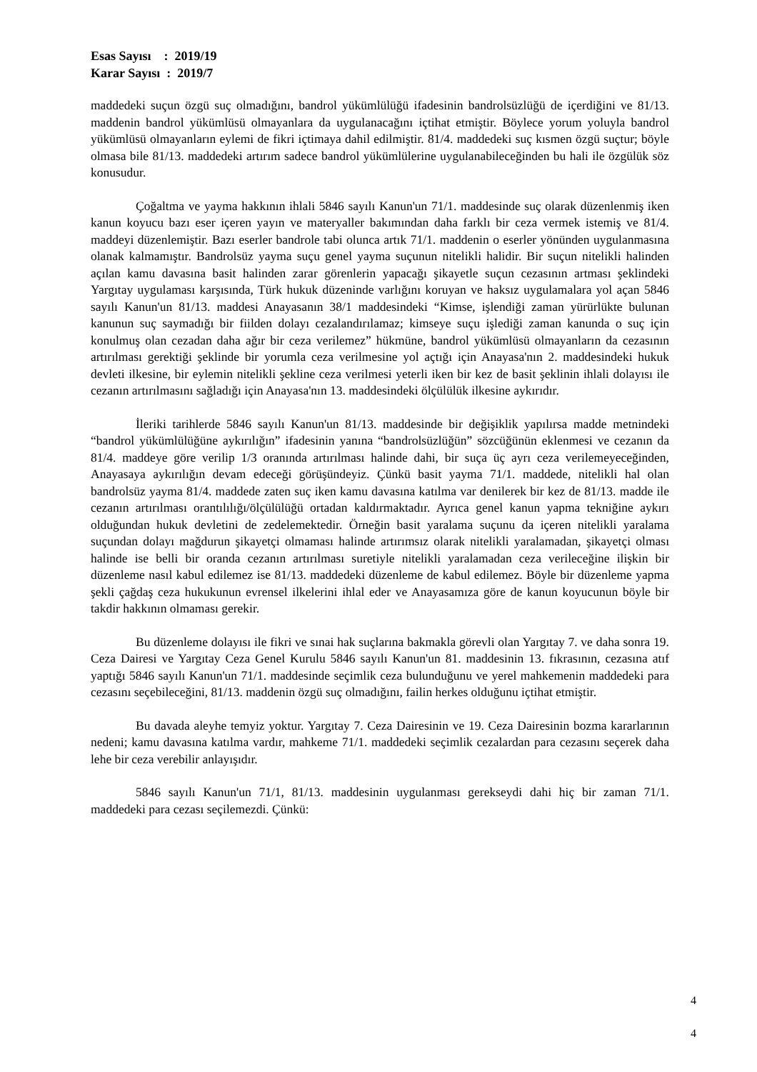Esas Sayısı : 2019/19
Karar Sayısı : 2019/7
maddedeki suçun özgü suç olmadığını, bandrol yükümlülüğü ifadesinin bandrolsüzlüğü de içerdiğini ve 81/13. maddenin bandrol yükümlüsü olmayanlara da uygulanacağını içtihat etmiştir. Böylece yorum yoluyla bandrol yükümlüsü olmayanların eylemi de fikri içtimaya dahil edilmiştir. 81/4. maddedeki suç kısmen özgü suçtur; böyle olmasa bile 81/13. maddedeki artırım sadece bandrol yükümlülerine uygulanabileceğinden bu hali ile özgülük söz konusudur.
Çoğaltma ve yayma hakkının ihlali 5846 sayılı Kanun'un 71/1. maddesinde suç olarak düzenlenmiş iken kanun koyucu bazı eser içeren yayın ve materyaller bakımından daha farklı bir ceza vermek istemiş ve 81/4. maddeyi düzenlemiştir. Bazı eserler bandrole tabi olunca artık 71/1. maddenin o eserler yönünden uygulanmasına olanak kalmamıştır. Bandrolsüz yayma suçu genel yayma suçunun nitelikli halidir. Bir suçun nitelikli halinden açılan kamu davasına basit halinden zarar görenlerin yapacağı şikayetle suçun cezasının artması şeklindeki Yargıtay uygulaması karşısında, Türk hukuk düzeninde varlığını koruyan ve haksız uygulamalara yol açan 5846 sayılı Kanun'un 81/13. maddesi Anayasanın 38/1 maddesindeki “Kimse, işlendiği zaman yürürlükte bulunan kanunun suç saymadığı bir fiilden dolayı cezalandırılamaz; kimseye suçu işlediği zaman kanunda o suç için konulmuş olan cezadan daha ağır bir ceza verilemez” hükmüne, bandrol yükümlüsü olmayanların da cezasının artırılması gerektiği şeklinde bir yorumla ceza verilmesine yol açtığı için Anayasa'nın 2. maddesindeki hukuk devleti ilkesine, bir eylemin nitelikli şekline ceza verilmesi yeterli iken bir kez de basit şeklinin ihlali dolayısı ile cezanın artırılmasını sağladığı için Anayasa'nın 13. maddesindeki ölçülülük ilkesine aykırıdır.
İleriki tarihlerde 5846 sayılı Kanun'un 81/13. maddesinde bir değişiklik yapılırsa madde metnindeki “bandrol yükümlülüğüne aykırılığın” ifadesinin yanına “bandrolsüzlüğün” sözcüğünün eklenmesi ve cezanın da 81/4. maddeye göre verilip 1/3 oranında artırılması halinde dahi, bir suça üç ayrı ceza verilemeyeceğinden, Anayasaya aykırılığın devam edeceği görüşündeyiz. Çünkü basit yayma 71/1. maddede, nitelikli hal olan bandrolsüz yayma 81/4. maddede zaten suç iken kamu davasına katılma var denilerek bir kez de 81/13. madde ile cezanın artırılması orantılılığı/ölçülülüğü ortadan kaldırmaktadır. Ayrıca genel kanun yapma tekniğine aykırı olduğundan hukuk devletini de zedelemektedir. Örneğin basit yaralama suçunu da içeren nitelikli yaralama suçundan dolayı mağdurun şikayetçi olmaması halinde artırımsız olarak nitelikli yaralamadan, şikayetçi olması halinde ise belli bir oranda cezanın artırılması suretiyle nitelikli yaralamadan ceza verileceğine ilişkin bir düzenleme nasıl kabul edilemez ise 81/13. maddedeki düzenleme de kabul edilemez. Böyle bir düzenleme yapma şekli çağdaş ceza hukukunun evrensel ilkelerini ihlal eder ve Anayasamıza göre de kanun koyucunun böyle bir takdir hakkının olmaması gerekir.
Bu düzenleme dolayısı ile fikri ve sınai hak suçlarına bakmakla görevli olan Yargıtay 7. ve daha sonra 19. Ceza Dairesi ve Yargıtay Ceza Genel Kurulu 5846 sayılı Kanun'un 81. maddesinin 13. fıkrasının, cezasına atıf yaptığı 5846 sayılı Kanun'un 71/1. maddesinde seçimlik ceza bulunduğunu ve yerel mahkemenin maddedeki para cezasını seçebileceğini, 81/13. maddenin özgü suç olmadığını, failin herkes olduğunu içtihat etmiştir.
Bu davada aleyhe temyiz yoktur. Yargıtay 7. Ceza Dairesinin ve 19. Ceza Dairesinin bozma kararlarının nedeni; kamu davasına katılma vardır, mahkeme 71/1. maddedeki seçimlik cezalardan para cezasını seçerek daha lehe bir ceza verebilir anlayışıdır.
5846 sayılı Kanun'un 71/1, 81/13. maddesinin uygulanması gerekseydi dahi hiç bir zaman 71/1. maddedeki para cezası seçilemezdi. Çünkü:
4
4